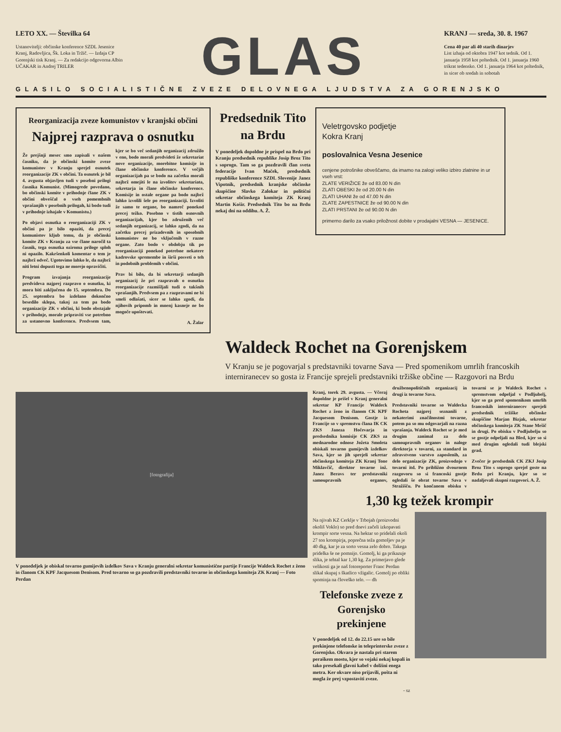LETO XX. — Številka 64
Ustanovitelji: občinske konference SZDL Jesenice Kranj, Radovljica, Šk. Loka in Tržič. — Izdaja CP Gorenjski tisk Kranj. — Za redakcijo odgovorna Albin UČAKAR in Andrej TRILER
GLAS
KRANJ — sreda, 30. 8. 1967
Cena 40 par ali 40 starih dinarjev
List izhaja od oktobra 1947 kot tednik. Od 1. januarja 1958 kot poltednik. Od 1. januarja 1960 trikrat tedensko. Od 1. januarja 1964 kot poltednik, in sicer ob sredah in sobotah
GLASILO SOCIALISTIČNE ZVEZE DELOVNEGA LJUDSTVA ZA GORENJSKO
Reorganizacija zveze komunistov v kranjski občini
Najprej razprava o osnutku
Že prejšnji mesec smo zapisali v našem časniku, da je občinski komite zveze komunistov v Kranju sprejel osnutek reorganizacije ZK v občini. Ta osnutek je bil 4. avgusta objavljen tudi v posebni prilogi časnika Komunist. (Mimogrede povedano, bo občinski komite v prihodnje člane ZK v občini obveščal o vseh pomembnih vprašanjih v posebnih prilogah, ki bodo tudi v prihodnje izhajale v Komunistu.)
Po objavi osnutka o reorganizaciji ZK v občini pa je bilo opaziti, da precej komunistov kljub temu, da je občinski komite ZK v Kranju za vse člane naročil ta časnik, tega osnutka oziroma priloge sploh ni opazilo. Kakršenkoli komentar o tem je najbrž odveč. Ugotovimo lahko le, da najbrž niti letni dopusti tega ne morejo opravičiti.
Program izvajanja reorganizacije predvideva najprej razpravo o osnutku, ki mora biti zaključena do 15. septembra. Do 25. septembra bo izdelano dokončno besedilo sklepa, takoj za tem pa bodo organizacije ZK v občini, ki bodo obstajale v prihodnje, morale pripraviti vse potrebno za ustanovno konferenco. Predvsem tam, kjer se bo več sedanjih organizacij združilo v eno, bodo morali predvideti že sekretariat nove organizacije, morebitne komisije in člane občinske konference. V večjih organizacijah pa se bodo na začetku morali najbrž omejiti le na izvolitev sekretariata, sekretarja in člane občinske konference. Komisije in ostale organe pa bodo najbrž lahko izvolili šele po reorganizaciji. Izvoliti že samo te organe, bo namreč ponekod precej težko. Posebno v tistih osnovnih organizacijah, kjer bo združenih več sedanjih organizacij, se lahko zgodi, da na začetku precej prizadevnih in sposobnih komunistov ne bo vključenih v razne organe. Zato bodo v obdobju tik po reorganizaciji ponekod potrebne nekatere kadrovske spremembe in širši posveti o teh in podobnih problemih v občini.
Prav bi bilo, da bi sekretarji sedanjih organizacij že pri razpravah o osnutku reorganizacije razmišljali tudi o takšnih vprašanjih. Predvsem pa z razpravami ne bi smeli odlašati, sicer se lahko zgodi, da njihovih pripomb in mnenj kasneje ne bo mogoče upoštevati.
A. Žalar
Predsednik Tito na Brdu
V ponedeljek dopoldne je prispel na Brdo pri Kranju predsednik republike Josip Broz Tito s soprogo. Tam so ga pozdravili član sveta federacije Ivan Maček, predsednik republiške konference SZDL Slovenije Janez Vipotnik, predsednik kranjske občinske skupščine Slavko Zalokar in politični sekretar občinskega komiteja ZK Kranj Martin Košir. Predsednik Tito bo na Brdu nekaj dni na oddihu. A. Ž.
Veletrgovsko podjetje
Kokra Kranj
poslovalnica Vesna Jesenice
cenjene potrošnike obveščamo, da imamo na zalogi veliko izbiro zlatnine in ur vseh vrst:
ZLATE VERIŽICE že od 83.00 N din
ZLATI OBESKI že od 20.00 N din
ZLATI UHANI že od 47.00 N din
ZLATE ZAPESTNICE že od 90.00 N din
ZLATI PRSTANI že od 90.00 N din
primerno darilo za vsako priložnost dobite v prodajalni VESNA — JESENICE.
Waldeck Rochet na Gorenjskem
V Kranju se je pogovarjal s predstavniki tovarne Sava — Pred spomenikom umrlih francoskih interniranecev so gosta iz Francije sprejeli predstavniki tržiške občine — Razgovori na Brdu
[fotografija]
V ponedeljek je obiskal tovarno gumijevih izdelkov Sava v Kranju generalni sekretar komunistične partije Francije Waldeck Rochet z ženo in članom CK KPF Jacquesom Denisom. Pred tovarno so ga pozdravili predstavniki tovarne in občinskega komiteja ZK Kranj — Foto Perdan
Kranj, torek 29. avgusta. — Včeraj dopoldne je prišel v Kranj generalni sekretar KP Francije Waldeck Rochet z ženo in članom CK KPF Jacquesom Denisom. Gostje iz Francije so v spremstvu člana IK CK ZKS Janeza Hočevarja in predsednika komisije CK ZKS za mednarodne odnose Jožeta Smoleta obiskali tovarno gumijevih izdelkov Sava, kjer so jih sprejeli sekretar občinskega komiteja ZK Kranj Tone Miklavčič, direktor tovarne inž. Janez Beravs ter predstavniki samoupravnih organov, družbenopolitičnih organizacij in drugi iz tovarne Sava.
Predstavniki tovarne so Waldecka Rocheta najprej seznanili z nekaterimi značilnostmi tovarne, potem pa so mu odgovarjali na razna vprašanja. Waldeck Rochet se je med drugim zanimal za delo samoupravnih organov in naloge direktorja v tovarni, za standard in zdravstveno varstvo zaposlenih, za delo organizacije ZK, proizvodnjo v tovarni itd. Po približno dvournem razgovoru so si francoski gostje ogledali še obrat tovarne Sava v Stražišču. Po končanem obisku v tovarni se je Waldeck Rochet s spremstvom odpeljal v Podljubelj, kjer so ga pred spomenikom umrlih francoskih interniranecev sprejeli predsednik tržiške občinske skupščine Marjan Bizjak, sekretar občinskega komiteja ZK Stane Mešič in drugi. Po obisku v Podljubelju so se gostje odpeljali na Bled, kjer so si med drugim ogledali tudi blejski grad.
Zvečer je predsednik CK ZKJ Josip Broz Tito s soprogo sprejel goste na Brdu pri Kranju, kjer so se nadaljevali skupni razgovori. A. Ž.
1,30 kg težek krompir
Na njivah KZ Cerklje v Trbojah (proizvodni okoliš Voklo) so pred dnevi začeli izkopavati krompir sorte vesna. Na hektar so pridelali okoli 27 ton krompirja, poprečna teža gomoljev pa je 40 dkg, kar je za sorto vesna zelo dobro. Takega pridelka še ne pomnijo. Gomolj, ki ga prikazuje slika, je tehtal kar 1,30 kg. Za primerjavo glede velikosti ga je naš fotoreporter Franc Perdan slikal skupaj s škatlico vžigalic. Gomolj po obliki spominja na človeško telo. — dh
Telefonske zveze z Gorenjsko prekinjene
V ponedeljek od 12. do 22.15 ure so bile prekinjene telefonske in teleprinterske zveze z Gorenjsko. Okvara je nastala pri starem peraškem mostu, kjer so vojaki nekaj kopali in tako presekali glavni kabel v dolžini enega metra. Ker okvare niso prijavili, pošta ni mogla že prej vzpostaviti zveze.
- sz